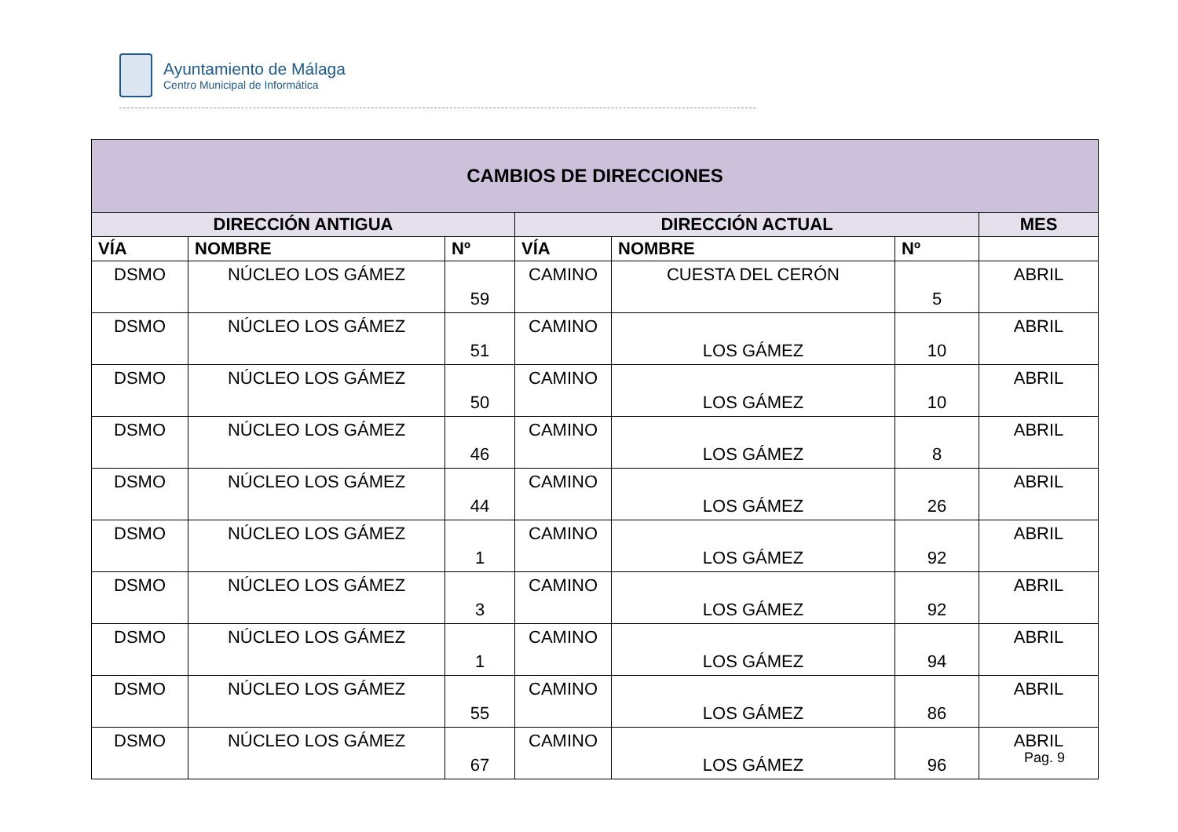Ayuntamiento de Málaga
Centro Municipal de Informática
| CAMBIOS DE DIRECCIONES | | | | | | |
| --- | --- | --- | --- | --- | --- | --- |
| DIRECCIÓN ANTIGUA | | | DIRECCIÓN ACTUAL | | | MES |
| VÍA | NOMBRE | Nº | VÍA | NOMBRE | Nº | |
| DSMO | NÚCLEO LOS GÁMEZ | 59 | CAMINO | CUESTA DEL CERÓN | 5 | ABRIL |
| DSMO | NÚCLEO LOS GÁMEZ | 51 | CAMINO | LOS GÁMEZ | 10 | ABRIL |
| DSMO | NÚCLEO LOS GÁMEZ | 50 | CAMINO | LOS GÁMEZ | 10 | ABRIL |
| DSMO | NÚCLEO LOS GÁMEZ | 46 | CAMINO | LOS GÁMEZ | 8 | ABRIL |
| DSMO | NÚCLEO LOS GÁMEZ | 44 | CAMINO | LOS GÁMEZ | 26 | ABRIL |
| DSMO | NÚCLEO LOS GÁMEZ | 1 | CAMINO | LOS GÁMEZ | 92 | ABRIL |
| DSMO | NÚCLEO LOS GÁMEZ | 3 | CAMINO | LOS GÁMEZ | 92 | ABRIL |
| DSMO | NÚCLEO LOS GÁMEZ | 1 | CAMINO | LOS GÁMEZ | 94 | ABRIL |
| DSMO | NÚCLEO LOS GÁMEZ | 55 | CAMINO | LOS GÁMEZ | 86 | ABRIL |
| DSMO | NÚCLEO LOS GÁMEZ | 67 | CAMINO | LOS GÁMEZ | 96 | ABRIL |
Pag. 9